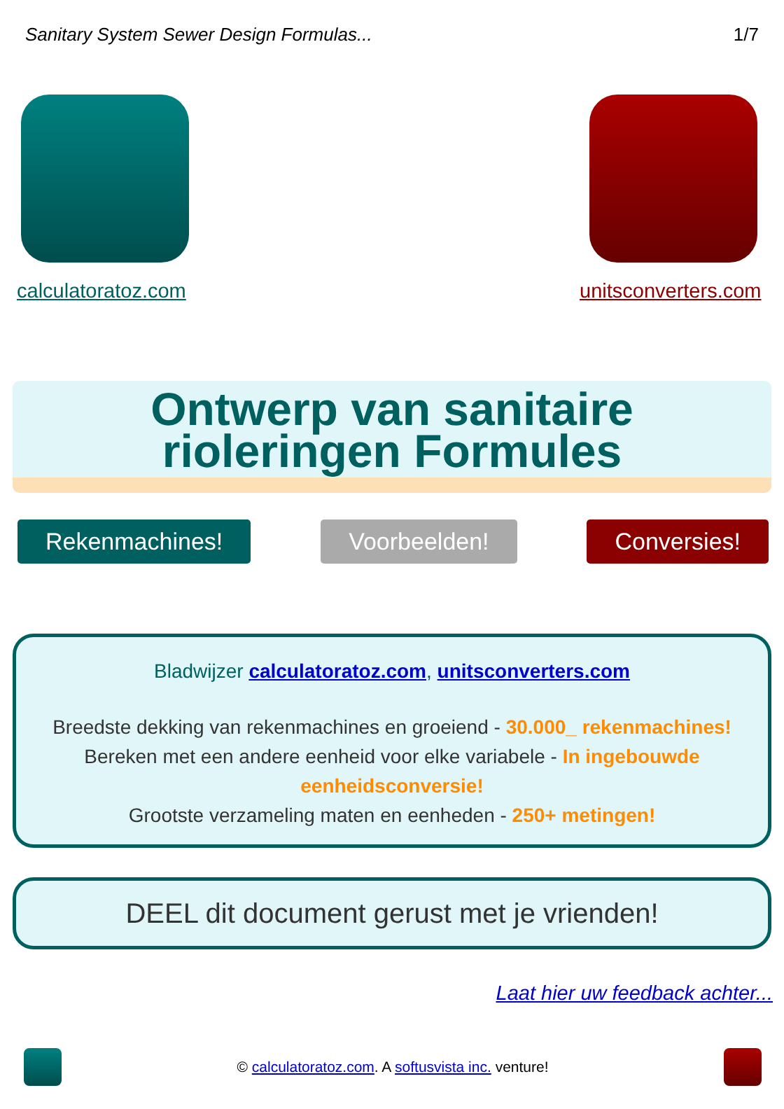Sanitary System Sewer Design Formulas... 1/7
calculatoratoz.com unitsconverters.com
Ontwerp van sanitaire
rioleringen Formules
Rekenmachines! Voorbeelden! Conversies!
Bladwijzer calculatoratoz.com, unitsconverters.com
Breedste dekking van rekenmachines en groeiend - 30.000_ rekenmachines!
Bereken met een andere eenheid voor elke variabele - In ingebouwde eenheidsconversie!
Grootste verzameling maten en eenheden - 250+ metingen!
DEEL dit document gerust met je vrienden!
Laat hier uw feedback achter...
© calculatoratoz.com. A softusvista inc. venture!